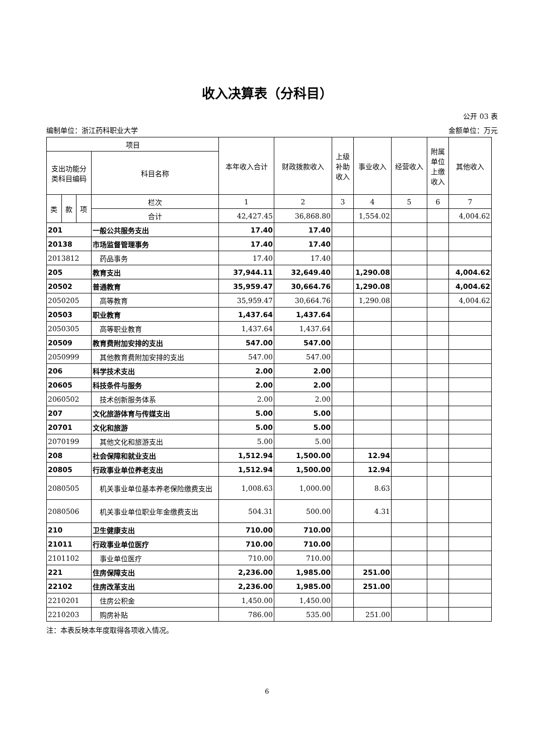收入决算表（分科目）
公开 03 表
编制单位：浙江药科职业大学 金额单位：万元
| 项目 | | | | 本年收入合计 | 财政拨款收入 | 上级补助收入 | 事业收入 | 经营收入 | 附属单位上缴收入 | 其他收入 |
| --- | --- | --- | --- | --- | --- | --- | --- | --- | --- | --- |
| 支出功能分类科目编码 | | | 科目名称 | | | | | | | |
| 类 | 款 | 项 | 栏次 | 1 | 2 | 3 | 4 | 5 | 6 | 7 |
| | | | 合计 | 42,427.45 | 36,868.80 | | 1,554.02 | | | 4,004.62 |
| 201 | | | 一般公共服务支出 | 17.40 | 17.40 | | | | | |
| 20138 | | | 市场监督管理事务 | 17.40 | 17.40 | | | | | |
| 2013812 | | | 药品事务 | 17.40 | 17.40 | | | | | |
| 205 | | | 教育支出 | 37,944.11 | 32,649.40 | | 1,290.08 | | | 4,004.62 |
| 20502 | | | 普通教育 | 35,959.47 | 30,664.76 | | 1,290.08 | | | 4,004.62 |
| 2050205 | | | 高等教育 | 35,959.47 | 30,664.76 | | 1,290.08 | | | 4,004.62 |
| 20503 | | | 职业教育 | 1,437.64 | 1,437.64 | | | | | |
| 2050305 | | | 高等职业教育 | 1,437.64 | 1,437.64 | | | | | |
| 20509 | | | 教育费附加安排的支出 | 547.00 | 547.00 | | | | | |
| 2050999 | | | 其他教育费附加安排的支出 | 547.00 | 547.00 | | | | | |
| 206 | | | 科学技术支出 | 2.00 | 2.00 | | | | | |
| 20605 | | | 科技条件与服务 | 2.00 | 2.00 | | | | | |
| 2060502 | | | 技术创新服务体系 | 2.00 | 2.00 | | | | | |
| 207 | | | 文化旅游体育与传媒支出 | 5.00 | 5.00 | | | | | |
| 20701 | | | 文化和旅游 | 5.00 | 5.00 | | | | | |
| 2070199 | | | 其他文化和旅游支出 | 5.00 | 5.00 | | | | | |
| 208 | | | 社会保障和就业支出 | 1,512.94 | 1,500.00 | | 12.94 | | | |
| 20805 | | | 行政事业单位养老支出 | 1,512.94 | 1,500.00 | | 12.94 | | | |
| 2080505 | | | 机关事业单位基本养老保险缴费支出 | 1,008.63 | 1,000.00 | | 8.63 | | | |
| 2080506 | | | 机关事业单位职业年金缴费支出 | 504.31 | 500.00 | | 4.31 | | | |
| 210 | | | 卫生健康支出 | 710.00 | 710.00 | | | | | |
| 21011 | | | 行政事业单位医疗 | 710.00 | 710.00 | | | | | |
| 2101102 | | | 事业单位医疗 | 710.00 | 710.00 | | | | | |
| 221 | | | 住房保障支出 | 2,236.00 | 1,985.00 | | 251.00 | | | |
| 22102 | | | 住房改革支出 | 2,236.00 | 1,985.00 | | 251.00 | | | |
| 2210201 | | | 住房公积金 | 1,450.00 | 1,450.00 | | | | | |
| 2210203 | | | 购房补贴 | 786.00 | 535.00 | | 251.00 | | | |
注：本表反映本年度取得各项收入情况。
6